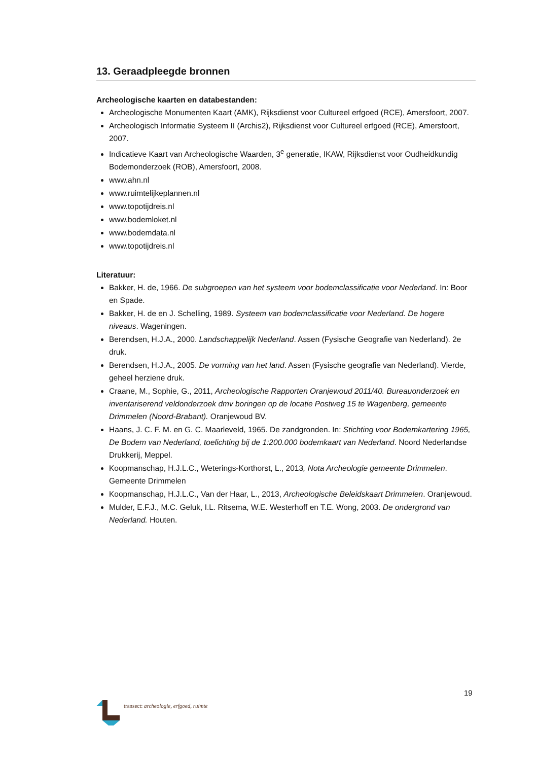13. Geraadpleegde bronnen
Archeologische kaarten en databestanden:
Archeologische Monumenten Kaart (AMK), Rijksdienst voor Cultureel erfgoed (RCE), Amersfoort, 2007.
Archeologisch Informatie Systeem II (Archis2), Rijksdienst voor Cultureel erfgoed (RCE), Amersfoort, 2007.
Indicatieve Kaart van Archeologische Waarden, 3<sup>e</sup> generatie, IKAW, Rijksdienst voor Oudheidkundig Bodemonderzoek (ROB), Amersfoort, 2008.
www.ahn.nl
www.ruimtelijkeplannen.nl
www.topotijdreis.nl
www.bodemloket.nl
www.bodemdata.nl
www.topotijdreis.nl
Literatuur:
Bakker, H. de, 1966. De subgroepen van het systeem voor bodemclassificatie voor Nederland. In: Boor en Spade.
Bakker, H. de en J. Schelling, 1989. Systeem van bodemclassificatie voor Nederland. De hogere niveaus. Wageningen.
Berendsen, H.J.A., 2000. Landschappelijk Nederland. Assen (Fysische Geografie van Nederland). 2e druk.
Berendsen, H.J.A., 2005. De vorming van het land. Assen (Fysische geografie van Nederland). Vierde, geheel herziene druk.
Craane, M., Sophie, G., 2011, Archeologische Rapporten Oranjewoud 2011/40. Bureauonderzoek en inventariserend veldonderzoek dmv boringen op de locatie Postweg 15 te Wagenberg, gemeente Drimmelen (Noord-Brabant). Oranjewoud BV.
Haans, J. C. F. M. en G. C. Maarleveld, 1965. De zandgronden. In: Stichting voor Bodemkartering 1965, De Bodem van Nederland, toelichting bij de 1:200.000 bodemkaart van Nederland. Noord Nederlandse Drukkerij, Meppel.
Koopmanschap, H.J.L.C., Weterings-Korthorst, L., 2013, Nota Archeologie gemeente Drimmelen. Gemeente Drimmelen
Koopmanschap, H.J.L.C., Van der Haar, L., 2013, Archeologische Beleidskaart Drimmelen. Oranjewoud.
Mulder, E.F.J., M.C. Geluk, I.L. Ritsema, W.E. Westerhoff en T.E. Wong, 2003. De ondergrond van Nederland. Houten.
19
transect: archeologie, erfgoed, ruimte